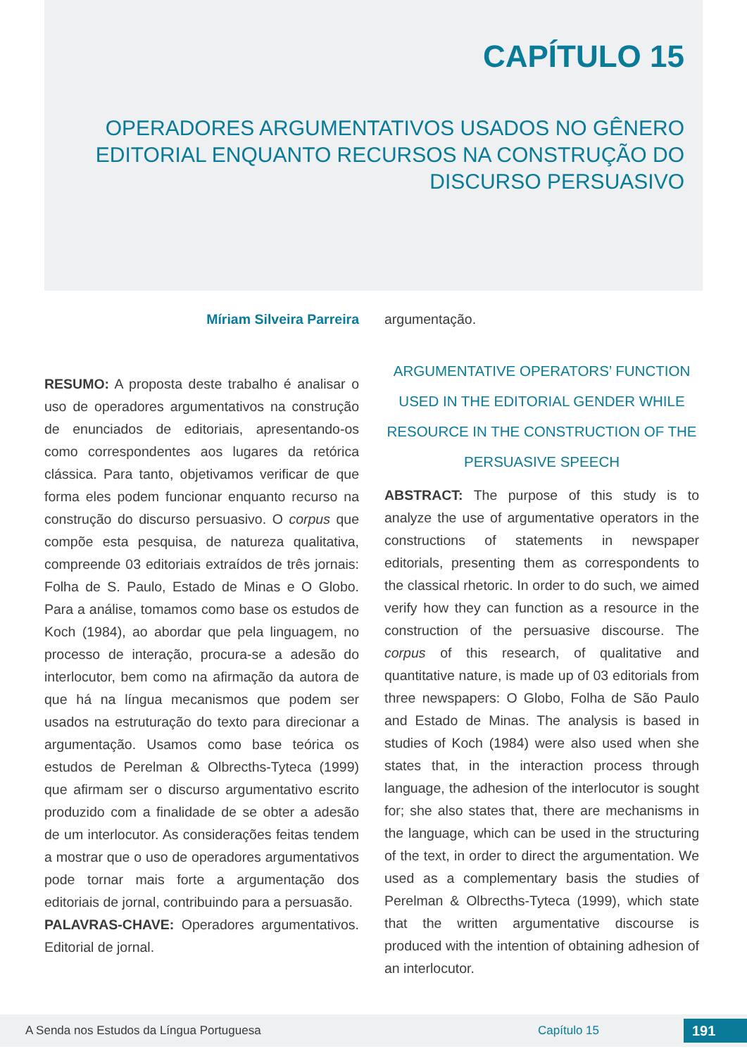CAPÍTULO 15
OPERADORES ARGUMENTATIVOS USADOS NO GÊNERO EDITORIAL ENQUANTO RECURSOS NA CONSTRUÇÃO DO DISCURSO PERSUASIVO
Míriam Silveira Parreira
RESUMO: A proposta deste trabalho é analisar o uso de operadores argumentativos na construção de enunciados de editoriais, apresentando-os como correspondentes aos lugares da retórica clássica. Para tanto, objetivamos verificar de que forma eles podem funcionar enquanto recurso na construção do discurso persuasivo. O corpus que compõe esta pesquisa, de natureza qualitativa, compreende 03 editoriais extraídos de três jornais: Folha de S. Paulo, Estado de Minas e O Globo. Para a análise, tomamos como base os estudos de Koch (1984), ao abordar que pela linguagem, no processo de interação, procura-se a adesão do interlocutor, bem como na afirmação da autora de que há na língua mecanismos que podem ser usados na estruturação do texto para direcionar a argumentação. Usamos como base teórica os estudos de Perelman & Olbrecths-Tyteca (1999) que afirmam ser o discurso argumentativo escrito produzido com a finalidade de se obter a adesão de um interlocutor. As considerações feitas tendem a mostrar que o uso de operadores argumentativos pode tornar mais forte a argumentação dos editoriais de jornal, contribuindo para a persuasão.
PALAVRAS-CHAVE: Operadores argumentativos. Editorial de jornal.
argumentação.
ARGUMENTATIVE OPERATORS’ FUNCTION USED IN THE EDITORIAL GENDER WHILE RESOURCE IN THE CONSTRUCTION OF THE PERSUASIVE SPEECH
ABSTRACT: The purpose of this study is to analyze the use of argumentative operators in the constructions of statements in newspaper editorials, presenting them as correspondents to the classical rhetoric. In order to do such, we aimed verify how they can function as a resource in the construction of the persuasive discourse. The corpus of this research, of qualitative and quantitative nature, is made up of 03 editorials from three newspapers: O Globo, Folha de São Paulo and Estado de Minas. The analysis is based in studies of Koch (1984) were also used when she states that, in the interaction process through language, the adhesion of the interlocutor is sought for; she also states that, there are mechanisms in the language, which can be used in the structuring of the text, in order to direct the argumentation. We used as a complementary basis the studies of Perelman & Olbrecths-Tyteca (1999), which state that the written argumentative discourse is produced with the intention of obtaining adhesion of an interlocutor.
A Senda nos Estudos da Língua Portuguesa Capítulo 15 191